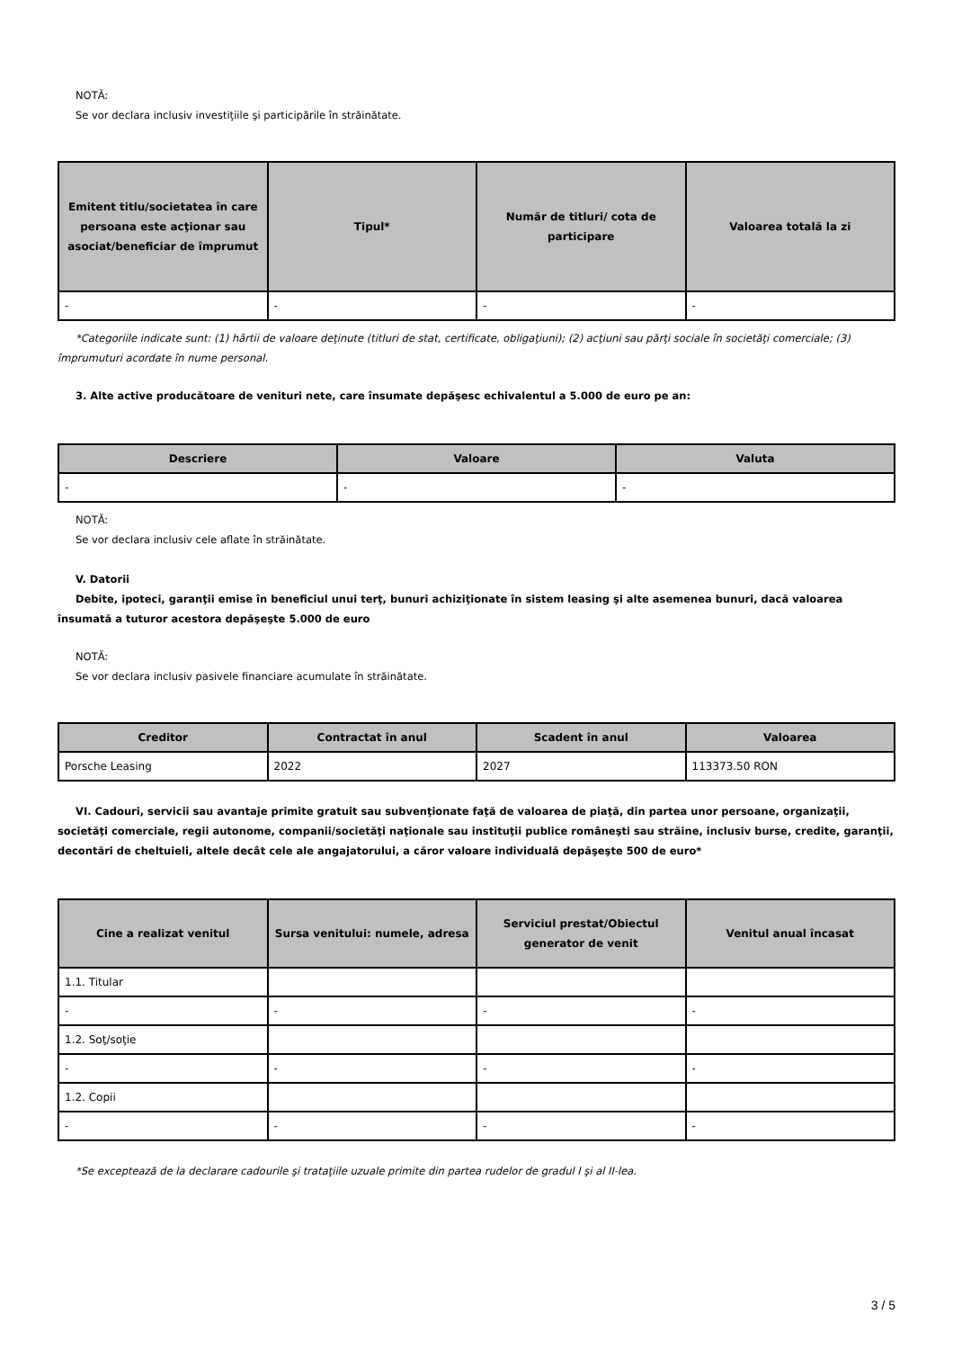NOTĂ:
Se vor declara inclusiv investiţiile şi participările în străinătate.
| Emitent titlu/societatea în care persoana este acţionar sau asociat/beneficiar de împrumut | Tipul* | Număr de titluri/ cota de participare | Valoarea totală la zi |
| --- | --- | --- | --- |
| - | - | - | - |
*Categoriile indicate sunt: (1) hârtii de valoare deţinute (titluri de stat, certificate, obligaţiuni); (2) acţiuni sau părţi sociale în societăţi comerciale; (3) împrumuturi acordate în nume personal.
3. Alte active producătoare de venituri nete, care însumate depăşesc echivalentul a 5.000 de euro pe an:
| Descriere | Valoare | Valuta |
| --- | --- | --- |
| - | - | - |
NOTĂ:
Se vor declara inclusiv cele aflate în străinătate.
V. Datorii
Debite, ipoteci, garanţii emise în beneficiul unui terţ, bunuri achiziţionate în sistem leasing şi alte asemenea bunuri, dacă valoarea însumată a tuturor acestora depăşeşte 5.000 de euro
NOTĂ:
Se vor declara inclusiv pasivele financiare acumulate în străinătate.
| Creditor | Contractat în anul | Scadent în anul | Valoarea |
| --- | --- | --- | --- |
| Porsche Leasing | 2022 | 2027 | 113373.50 RON |
VI. Cadouri, servicii sau avantaje primite gratuit sau subvenţionate faţă de valoarea de piaţă, din partea unor persoane, organizaţii, societăţi comerciale, regii autonome, companii/societăţi naţionale sau instituţii publice româneşti sau străine, inclusiv burse, credite, garanţii, decontări de cheltuieli, altele decât cele ale angajatorului, a căror valoare individuală depăşeşte 500 de euro*
| Cine a realizat venitul | Sursa venitului: numele, adresa | Serviciul prestat/Obiectul generator de venit | Venitul anual încasat |
| --- | --- | --- | --- |
| 1.1. Titular | | | |
| - | - | - | - |
| 1.2. Soţ/soţie | | | |
| - | - | - | - |
| 1.2. Copii | | | |
| - | - | - | - |
*Se exceptează de la declarare cadourile şi trataţiile uzuale primite din partea rudelor de gradul I şi al II-lea.
3 / 5